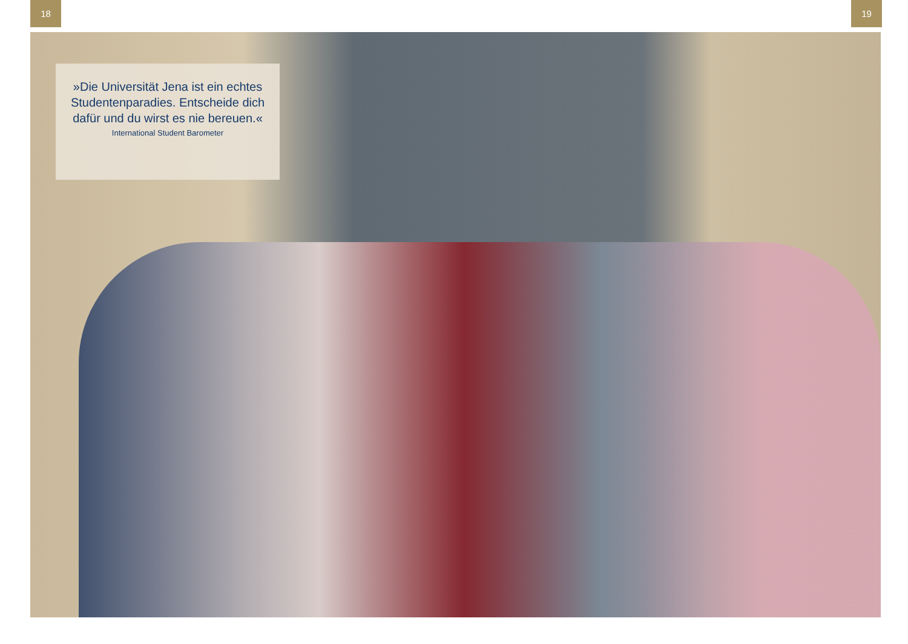18 19
»Die Universität Jena ist ein echtes Studentenparadies. Entscheide dich dafür und du wirst es nie bereuen.«
International Student Barometer